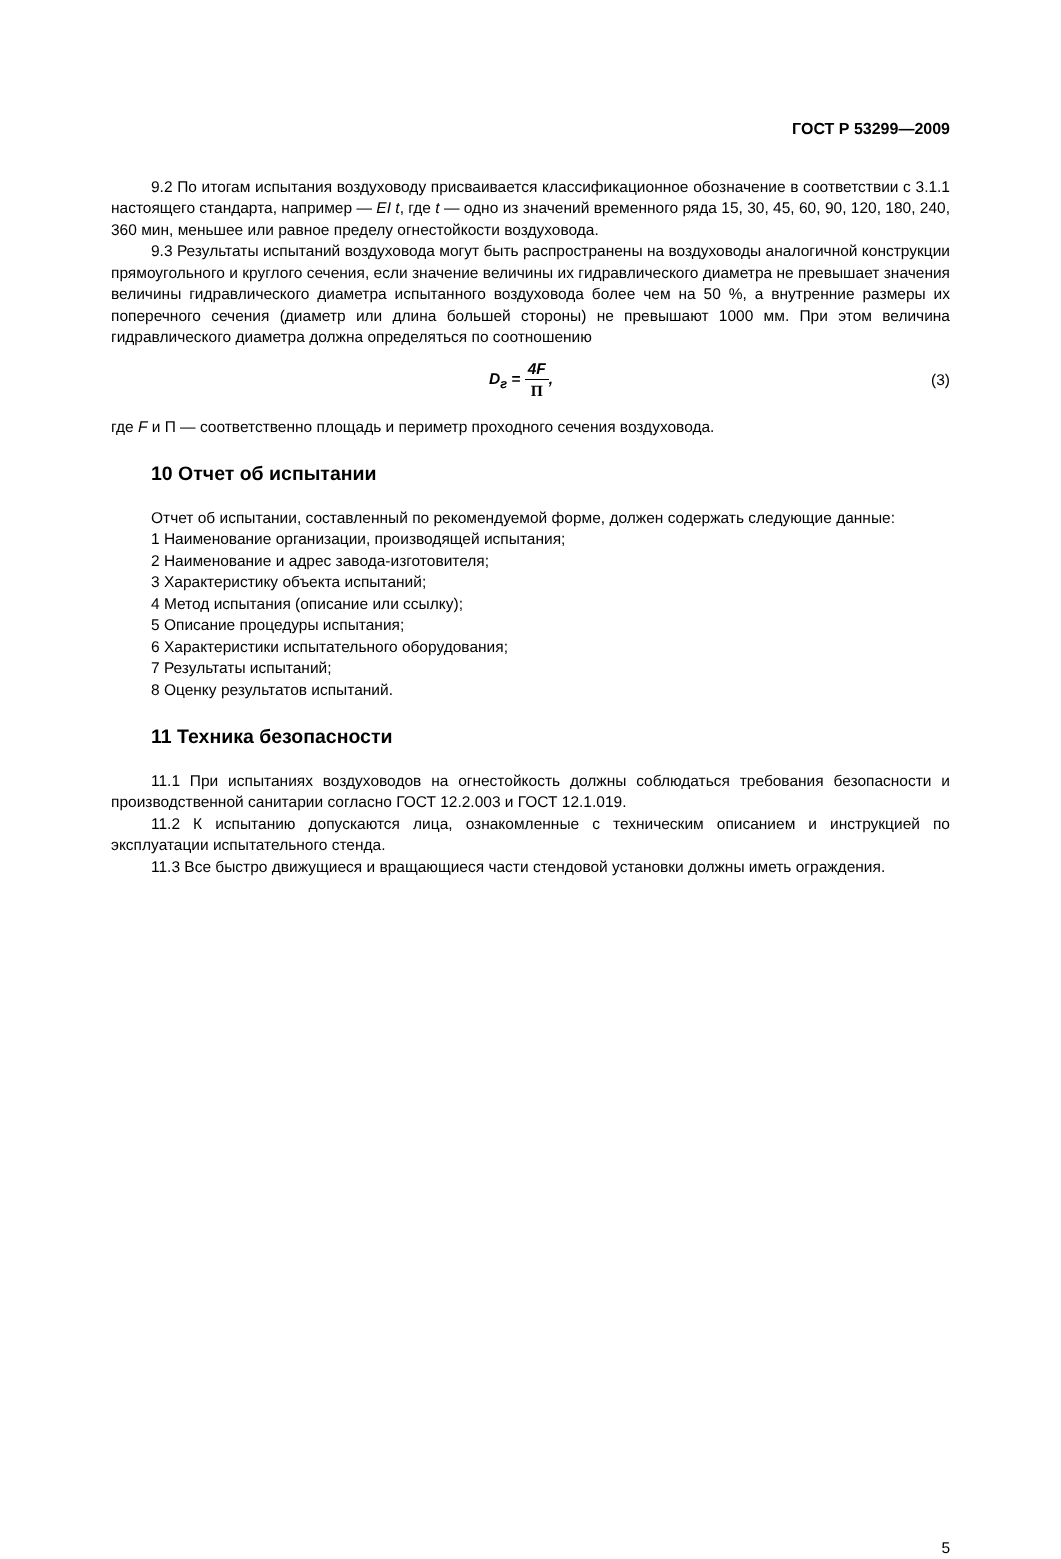ГОСТ Р 53299—2009
9.2 По итогам испытания воздуховоду присваивается классификационное обозначение в соответствии с 3.1.1 настоящего стандарта, например — EI t, где t — одно из значений временного ряда 15, 30, 45, 60, 90, 120, 180, 240, 360 мин, меньшее или равное пределу огнестойкости воздуховода.
9.3 Результаты испытаний воздуховода могут быть распространены на воздуховоды аналогичной конструкции прямоугольного и круглого сечения, если значение величины их гидравлического диаметра не превышает значения величины гидравлического диаметра испытанного воздуховода более чем на 50 %, а внутренние размеры их поперечного сечения (диаметр или длина большей стороны) не превышают 1000 мм. При этом величина гидравлического диаметра должна определяться по соотношению
D<sub>г</sub> = 4F П, (3)
где F и П — соответственно площадь и периметр проходного сечения воздуховода.
10 Отчет об испытании
Отчет об испытании, составленный по рекомендуемой форме, должен содержать следующие данные:
1 Наименование организации, производящей испытания;
2 Наименование и адрес завода-изготовителя;
3 Характеристику объекта испытаний;
4 Метод испытания (описание или ссылку);
5 Описание процедуры испытания;
6 Характеристики испытательного оборудования;
7 Результаты испытаний;
8 Оценку результатов испытаний.
11 Техника безопасности
11.1 При испытаниях воздуховодов на огнестойкость должны соблюдаться требования безопасности и производственной санитарии согласно ГОСТ 12.2.003 и ГОСТ 12.1.019.
11.2 К испытанию допускаются лица, ознакомленные с техническим описанием и инструкцией по эксплуатации испытательного стенда.
11.3 Все быстро движущиеся и вращающиеся части стендовой установки должны иметь ограждения.
5